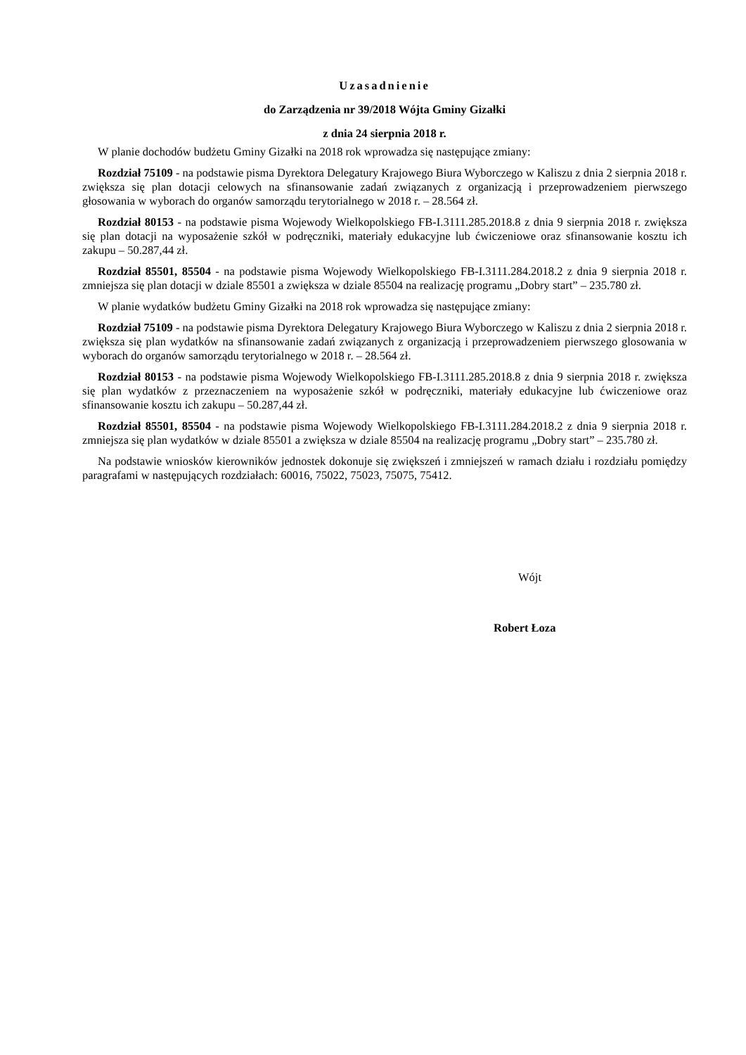Uzasadnienie
do Zarządzenia nr 39/2018 Wójta Gminy Gizałki
z dnia 24 sierpnia 2018 r.
W planie dochodów budżetu Gminy Gizałki na 2018 rok wprowadza się następujące zmiany:
Rozdział 75109 - na podstawie pisma Dyrektora Delegatury Krajowego Biura Wyborczego w Kaliszu z dnia 2 sierpnia 2018 r. zwiększa się plan dotacji celowych na sfinansowanie zadań związanych z organizacją i przeprowadzeniem pierwszego głosowania w wyborach do organów samorządu terytorialnego w 2018 r. – 28.564 zł.
Rozdział 80153 - na podstawie pisma Wojewody Wielkopolskiego FB-I.3111.285.2018.8 z dnia 9 sierpnia 2018 r. zwiększa się plan dotacji na wyposażenie szkół w podręczniki, materiały edukacyjne lub ćwiczeniowe oraz sfinansowanie kosztu ich zakupu – 50.287,44 zł.
Rozdział 85501, 85504 - na podstawie pisma Wojewody Wielkopolskiego FB-I.3111.284.2018.2 z dnia 9 sierpnia 2018 r. zmniejsza się plan dotacji w dziale 85501 a zwiększa w dziale 85504 na realizację programu „Dobry start” – 235.780 zł.
W planie wydatków budżetu Gminy Gizałki na 2018 rok wprowadza się następujące zmiany:
Rozdział 75109 - na podstawie pisma Dyrektora Delegatury Krajowego Biura Wyborczego w Kaliszu z dnia 2 sierpnia 2018 r. zwiększa się plan wydatków na sfinansowanie zadań związanych z organizacją i przeprowadzeniem pierwszego glosowania w wyborach do organów samorządu terytorialnego w 2018 r. – 28.564 zł.
Rozdział 80153 - na podstawie pisma Wojewody Wielkopolskiego FB-I.3111.285.2018.8 z dnia 9 sierpnia 2018 r. zwiększa się plan wydatków z przeznaczeniem na wyposażenie szkół w podręczniki, materiały edukacyjne lub ćwiczeniowe oraz sfinansowanie kosztu ich zakupu – 50.287,44 zł.
Rozdział 85501, 85504 - na podstawie pisma Wojewody Wielkopolskiego FB-I.3111.284.2018.2 z dnia 9 sierpnia 2018 r. zmniejsza się plan wydatków w dziale 85501 a zwiększa w dziale 85504 na realizację programu „Dobry start” – 235.780 zł.
Na podstawie wniosków kierowników jednostek dokonuje się zwiększeń i zmniejszeń w ramach działu i rozdziału pomiędzy paragrafami w następujących rozdziałach: 60016, 75022, 75023, 75075, 75412.
Wójt
Robert Łoza